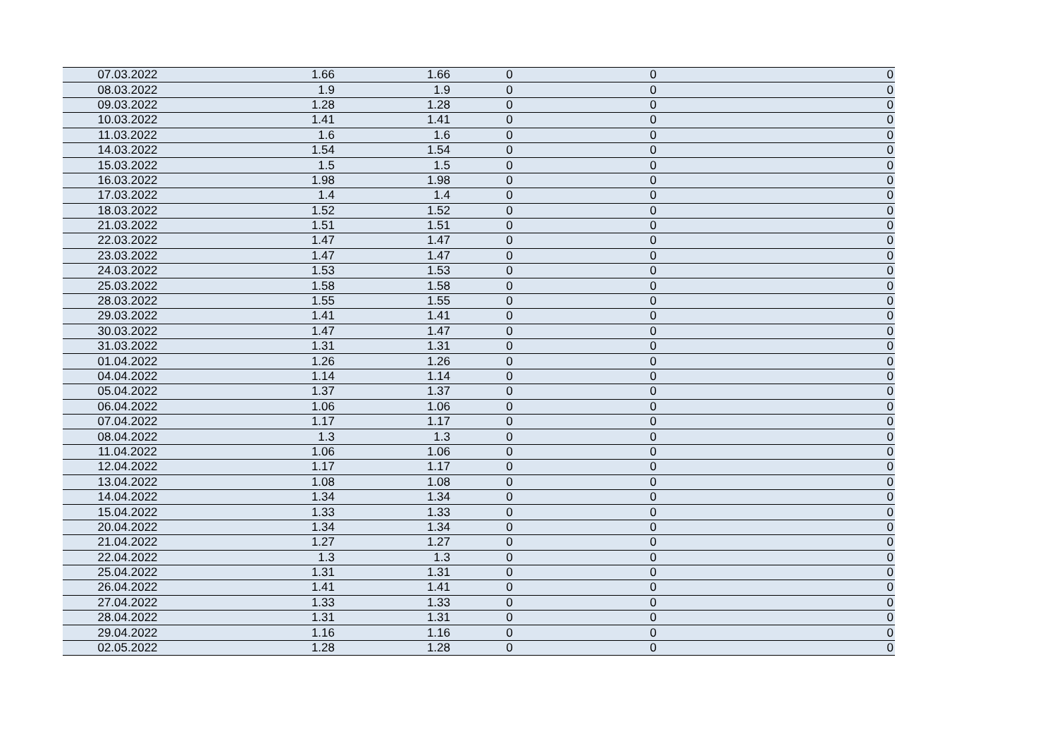| 07.03.2022 | 1.66 | 1.66 | 0 | 0 | 0 |
| 08.03.2022 | 1.9 | 1.9 | 0 | 0 | 0 |
| 09.03.2022 | 1.28 | 1.28 | 0 | 0 | 0 |
| 10.03.2022 | 1.41 | 1.41 | 0 | 0 | 0 |
| 11.03.2022 | 1.6 | 1.6 | 0 | 0 | 0 |
| 14.03.2022 | 1.54 | 1.54 | 0 | 0 | 0 |
| 15.03.2022 | 1.5 | 1.5 | 0 | 0 | 0 |
| 16.03.2022 | 1.98 | 1.98 | 0 | 0 | 0 |
| 17.03.2022 | 1.4 | 1.4 | 0 | 0 | 0 |
| 18.03.2022 | 1.52 | 1.52 | 0 | 0 | 0 |
| 21.03.2022 | 1.51 | 1.51 | 0 | 0 | 0 |
| 22.03.2022 | 1.47 | 1.47 | 0 | 0 | 0 |
| 23.03.2022 | 1.47 | 1.47 | 0 | 0 | 0 |
| 24.03.2022 | 1.53 | 1.53 | 0 | 0 | 0 |
| 25.03.2022 | 1.58 | 1.58 | 0 | 0 | 0 |
| 28.03.2022 | 1.55 | 1.55 | 0 | 0 | 0 |
| 29.03.2022 | 1.41 | 1.41 | 0 | 0 | 0 |
| 30.03.2022 | 1.47 | 1.47 | 0 | 0 | 0 |
| 31.03.2022 | 1.31 | 1.31 | 0 | 0 | 0 |
| 01.04.2022 | 1.26 | 1.26 | 0 | 0 | 0 |
| 04.04.2022 | 1.14 | 1.14 | 0 | 0 | 0 |
| 05.04.2022 | 1.37 | 1.37 | 0 | 0 | 0 |
| 06.04.2022 | 1.06 | 1.06 | 0 | 0 | 0 |
| 07.04.2022 | 1.17 | 1.17 | 0 | 0 | 0 |
| 08.04.2022 | 1.3 | 1.3 | 0 | 0 | 0 |
| 11.04.2022 | 1.06 | 1.06 | 0 | 0 | 0 |
| 12.04.2022 | 1.17 | 1.17 | 0 | 0 | 0 |
| 13.04.2022 | 1.08 | 1.08 | 0 | 0 | 0 |
| 14.04.2022 | 1.34 | 1.34 | 0 | 0 | 0 |
| 15.04.2022 | 1.33 | 1.33 | 0 | 0 | 0 |
| 20.04.2022 | 1.34 | 1.34 | 0 | 0 | 0 |
| 21.04.2022 | 1.27 | 1.27 | 0 | 0 | 0 |
| 22.04.2022 | 1.3 | 1.3 | 0 | 0 | 0 |
| 25.04.2022 | 1.31 | 1.31 | 0 | 0 | 0 |
| 26.04.2022 | 1.41 | 1.41 | 0 | 0 | 0 |
| 27.04.2022 | 1.33 | 1.33 | 0 | 0 | 0 |
| 28.04.2022 | 1.31 | 1.31 | 0 | 0 | 0 |
| 29.04.2022 | 1.16 | 1.16 | 0 | 0 | 0 |
| 02.05.2022 | 1.28 | 1.28 | 0 | 0 | 0 |